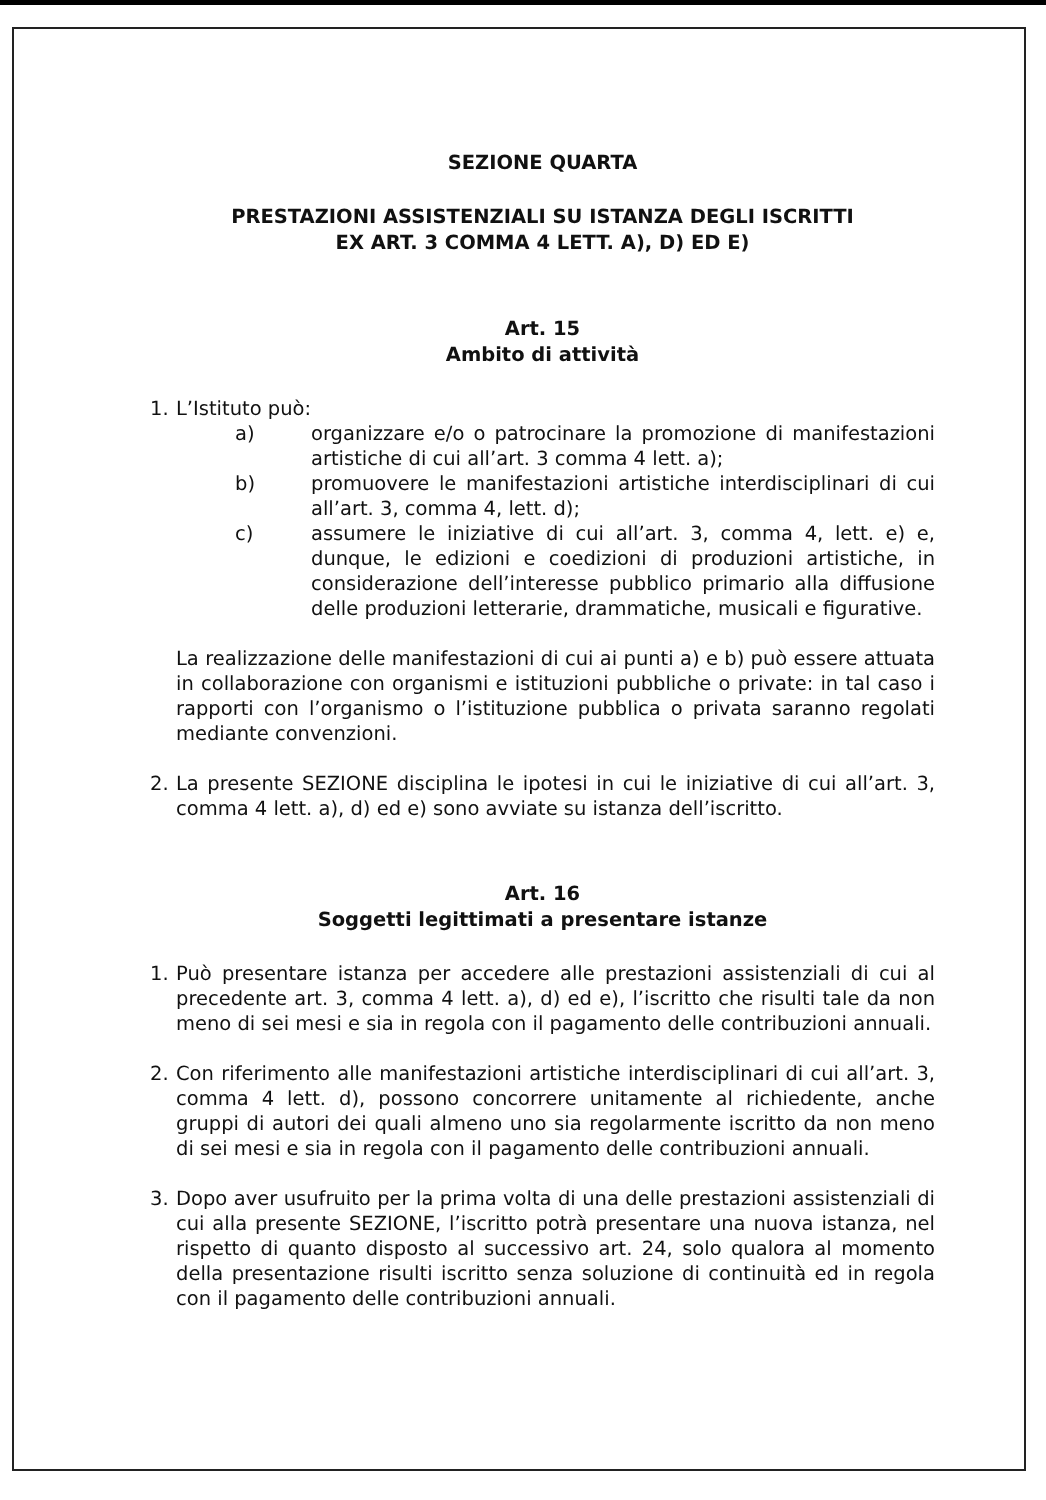SEZIONE QUARTA
PRESTAZIONI ASSISTENZIALI SU ISTANZA DEGLI ISCRITTI
EX ART. 3 COMMA 4 LETT. A), D) ED E)
Art. 15
Ambito di attività
1. L’Istituto può:
a) organizzare e/o o patrocinare la promozione di manifestazioni artistiche di cui all’art. 3 comma 4 lett. a);
b) promuovere le manifestazioni artistiche interdisciplinari di cui all’art. 3, comma 4, lett. d);
c) assumere le iniziative di cui all’art. 3, comma 4, lett. e) e, dunque, le edizioni e coedizioni di produzioni artistiche, in considerazione dell’interesse pubblico primario alla diffusione delle produzioni letterarie, drammatiche, musicali e figurative.
La realizzazione delle manifestazioni di cui ai punti a) e b) può essere attuata in collaborazione con organismi e istituzioni pubbliche o private: in tal caso i rapporti con l’organismo o l’istituzione pubblica o privata saranno regolati mediante convenzioni.
2. La presente SEZIONE disciplina le ipotesi in cui le iniziative di cui all’art. 3, comma 4 lett. a), d) ed e) sono avviate su istanza dell’iscritto.
Art. 16
Soggetti legittimati a presentare istanze
1. Può presentare istanza per accedere alle prestazioni assistenziali di cui al precedente art. 3, comma 4 lett. a), d) ed e), l’iscritto che risulti tale da non meno di sei mesi e sia in regola con il pagamento delle contribuzioni annuali.
2. Con riferimento alle manifestazioni artistiche interdisciplinari di cui all’art. 3, comma 4 lett. d), possono concorrere unitamente al richiedente, anche gruppi di autori dei quali almeno uno sia regolarmente iscritto da non meno di sei mesi e sia in regola con il pagamento delle contribuzioni annuali.
3. Dopo aver usufruito per la prima volta di una delle prestazioni assistenziali di cui alla presente SEZIONE, l’iscritto potrà presentare una nuova istanza, nel rispetto di quanto disposto al successivo art. 24, solo qualora al momento della presentazione risulti iscritto senza soluzione di continuità ed in regola con il pagamento delle contribuzioni annuali.